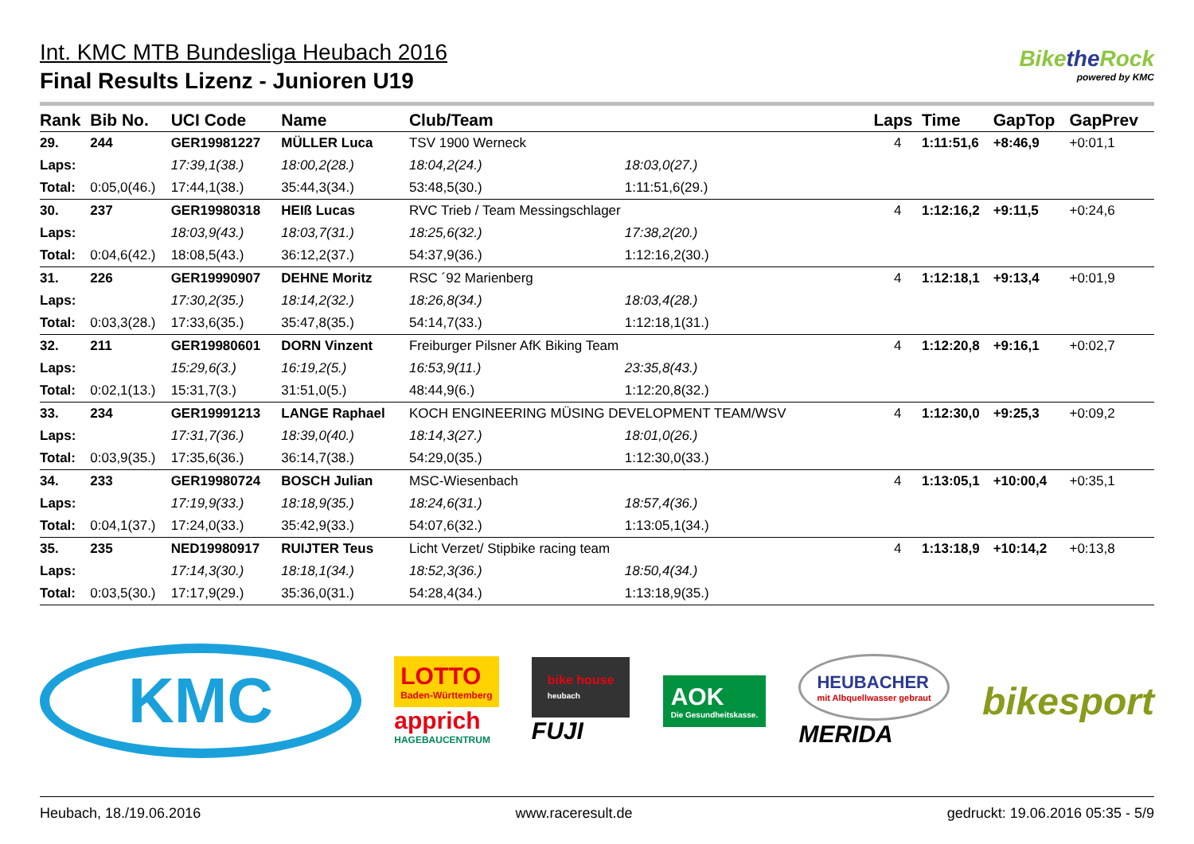Int. KMC MTB Bundesliga Heubach 2016
Bikethe Rock
powered by KMC
Final Results Lizenz - Junioren U19
| Rank | Bib No. | UCI Code | Name | Club/Team | | | Laps | Time | GapTop | GapPrev |
| --- | --- | --- | --- | --- | --- | --- | --- | --- | --- | --- |
| 29. | 244 | GER19981227 | MÜLLER Luca | TSV 1900 Werneck | | | 4 | 1:11:51,6 | +8:46,9 | +0:01,1 |
| Laps: | | 17:39,1(38.) | 18:00,2(28.) | 18:04,2(24.) | 18:03,0(27.) | | | | | |
| Total: | 0:05,0(46.) | 17:44,1(38.) | 35:44,3(34.) | 53:48,5(30.) | 1:11:51,6(29.) | | | | | |
| 30. | 237 | GER19980318 | HEIß Lucas | RVC Trieb / Team Messingschlager | | | 4 | 1:12:16,2 | +9:11,5 | +0:24,6 |
| Laps: | | 18:03,9(43.) | 18:03,7(31.) | 18:25,6(32.) | 17:38,2(20.) | | | | | |
| Total: | 0:04,6(42.) | 18:08,5(43.) | 36:12,2(37.) | 54:37,9(36.) | 1:12:16,2(30.) | | | | | |
| 31. | 226 | GER19990907 | DEHNE Moritz | RSC ´92 Marienberg | | | 4 | 1:12:18,1 | +9:13,4 | +0:01,9 |
| Laps: | | 17:30,2(35.) | 18:14,2(32.) | 18:26,8(34.) | 18:03,4(28.) | | | | | |
| Total: | 0:03,3(28.) | 17:33,6(35.) | 35:47,8(35.) | 54:14,7(33.) | 1:12:18,1(31.) | | | | | |
| 32. | 211 | GER19980601 | DORN Vinzent | Freiburger Pilsner AfK Biking Team | | | 4 | 1:12:20,8 | +9:16,1 | +0:02,7 |
| Laps: | | 15:29,6(3.) | 16:19,2(5.) | 16:53,9(11.) | 23:35,8(43.) | | | | | |
| Total: | 0:02,1(13.) | 15:31,7(3.) | 31:51,0(5.) | 48:44,9(6.) | 1:12:20,8(32.) | | | | | |
| 33. | 234 | GER19991213 | LANGE Raphael | KOCH ENGINEERING MÜSING DEVELOPMENT TEAM/WSV | | | 4 | 1:12:30,0 | +9:25,3 | +0:09,2 |
| Laps: | | 17:31,7(36.) | 18:39,0(40.) | 18:14,3(27.) | 18:01,0(26.) | | | | | |
| Total: | 0:03,9(35.) | 17:35,6(36.) | 36:14,7(38.) | 54:29,0(35.) | 1:12:30,0(33.) | | | | | |
| 34. | 233 | GER19980724 | BOSCH Julian | MSC-Wiesenbach | | | 4 | 1:13:05,1 | +10:00,4 | +0:35,1 |
| Laps: | | 17:19,9(33.) | 18:18,9(35.) | 18:24,6(31.) | 18:57,4(36.) | | | | | |
| Total: | 0:04,1(37.) | 17:24,0(33.) | 35:42,9(33.) | 54:07,6(32.) | 1:13:05,1(34.) | | | | | |
| 35. | 235 | NED19980917 | RUIJTER Teus | Licht Verzet/ Stipbike racing team | | | 4 | 1:13:18,9 | +10:14,2 | +0:13,8 |
| Laps: | | 17:14,3(30.) | 18:18,1(34.) | 18:52,3(36.) | 18:50,4(34.) | | | | | |
| Total: | 0:03,5(30.) | 17:17,9(29.) | 35:36,0(31.) | 54:28,4(34.) | 1:13:18,9(35.) | | | | | |
KMC
LOTTO
Baden-Württemberg
apprich
HAGEBAUCENTRUM
bike house
heubach
FUJI
AOK
Die Gesundheitskasse.
HEUBACHER
mit Albquellwasser gebraut
MERIDA
bikesport
Heubach, 18./19.06.2016 www.raceresult.de gedruckt: 19.06.2016 05:35 - 5/9